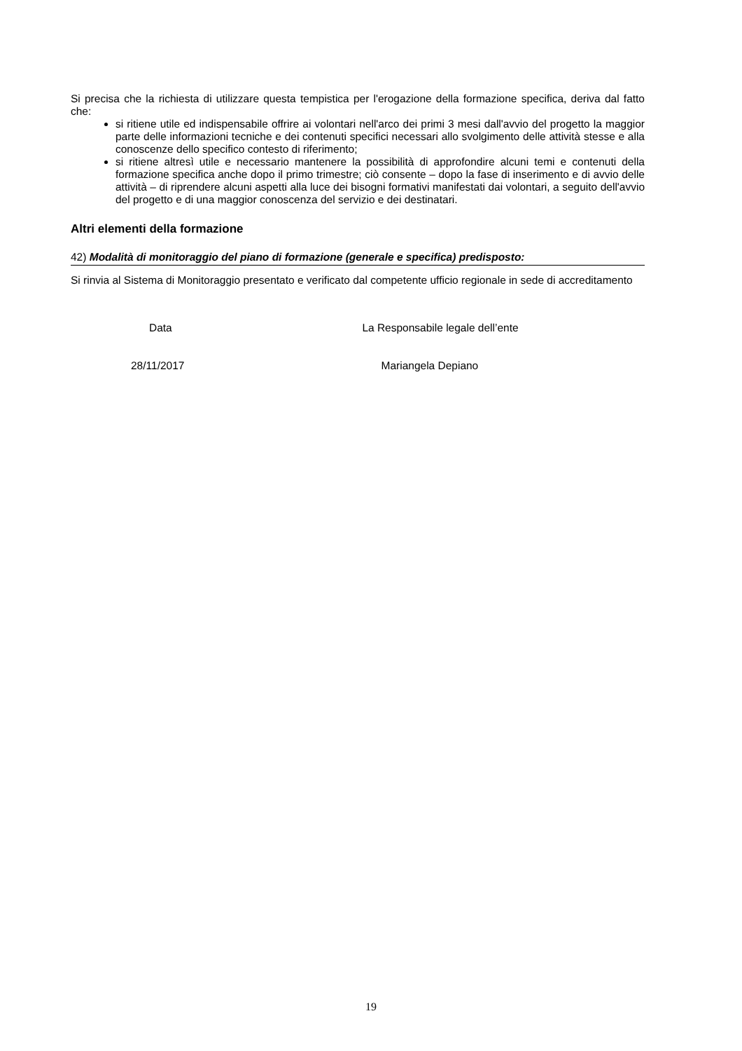Si precisa che la richiesta di utilizzare questa tempistica per l'erogazione della formazione specifica, deriva dal fatto che:
si ritiene utile ed indispensabile offrire ai volontari nell'arco dei primi 3 mesi dall'avvio del progetto la maggior parte delle informazioni tecniche e dei contenuti specifici necessari allo svolgimento delle attività stesse e alla conoscenze dello specifico contesto di riferimento;
si ritiene altresì utile e necessario mantenere la possibilità di approfondire alcuni temi e contenuti della formazione specifica anche dopo il primo trimestre; ciò consente – dopo la fase di inserimento e di avvio delle attività – di riprendere alcuni aspetti alla luce dei bisogni formativi manifestati dai volontari, a seguito dell'avvio del progetto e di una maggior conoscenza del servizio e dei destinatari.
Altri elementi della formazione
42) Modalità di monitoraggio del piano di formazione (generale e specifica) predisposto:
Si rinvia al Sistema di Monitoraggio presentato e verificato dal competente ufficio regionale in sede di accreditamento
Data La Responsabile legale dell’ente
28/11/2017 Mariangela Depiano
19